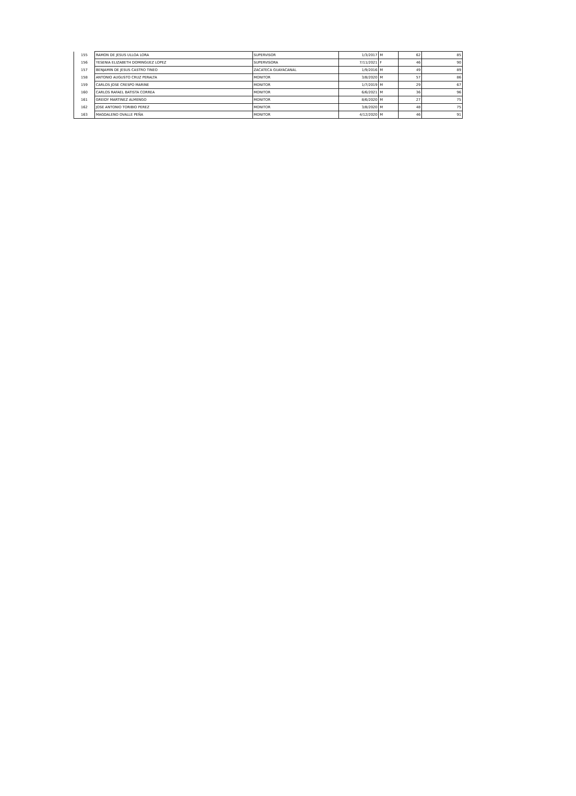| 155 | RAMON DE JESUS ULLOA LORA | SUPERVISOR | 1/3/2017 | M | 62 | 85 |
| 156 | YESENIA ELIZABETH DOMINGUEZ LOPEZ | SUPERVISORA | 7/11/2021 | F | 46 | 90 |
| 157 | BENJAMIN DE JESUS CASTRO TINEO | ZACATECA GUAYACANAL | 1/9/2016 | M | 49 | 89 |
| 158 | ANTONIO AUGUSTO CRUZ PERALTA | MONITOR | 3/8/2020 | M | 57 | 86 |
| 159 | CARLOS JOSE CRESPO MARINE | MONITOR | 1/7/2019 | M | 29 | 67 |
| 160 | CARLOS RAFAEL BATISTA CORREA | MONITOR | 6/6/2021 | M | 36 | 96 |
| 161 | GREIDY MARTINEZ ALMENGO | MONITOR | 8/6/2020 | M | 27 | 75 |
| 162 | JOSE ANTONIO TORIBIO PEREZ | MONITOR | 3/8/2020 | M | 48 | 75 |
| 163 | MAGDALENO OVALLE PEÑA | MONITOR | 4/12/2020 | M | 46 | 91 |